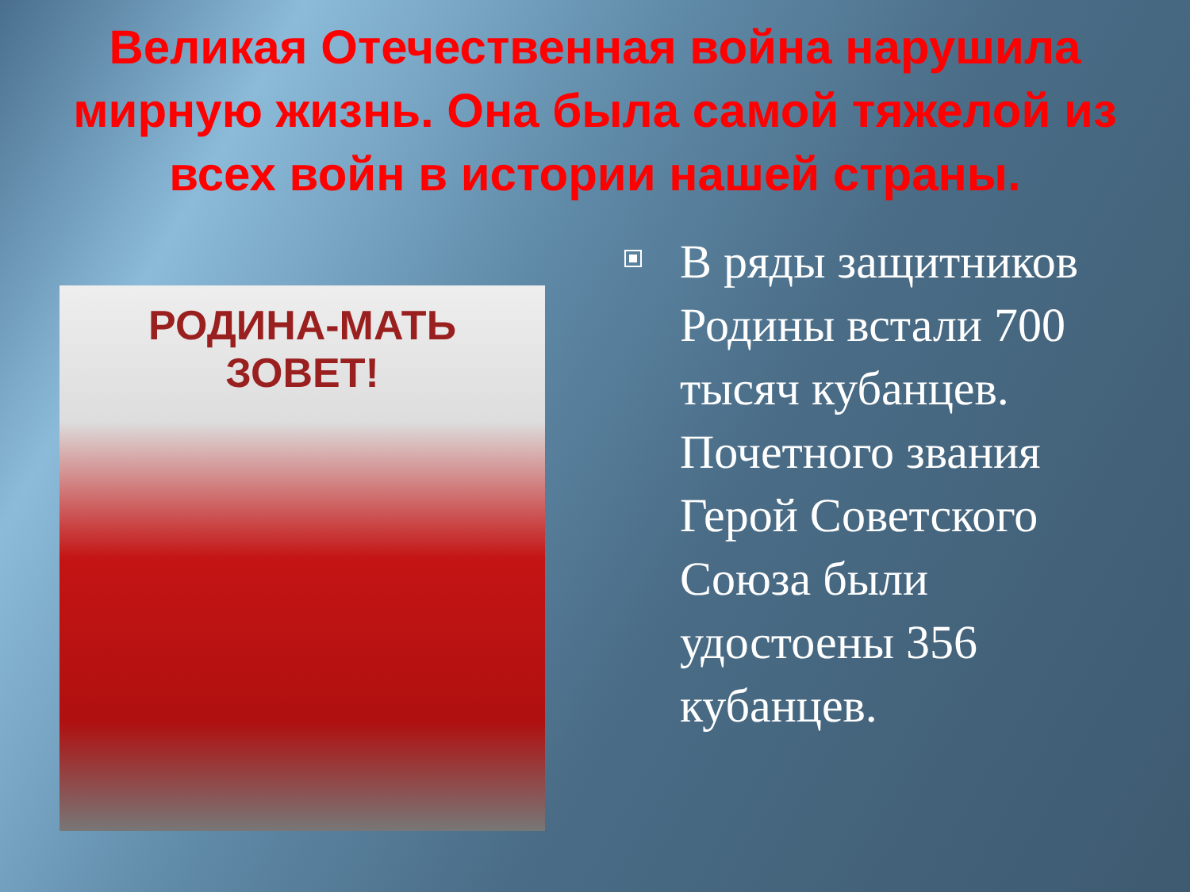Великая Отечественная война нарушила мирную жизнь. Она была самой тяжелой из всех войн в истории нашей страны.
РОДИНА-МАТЬ
ЗОВЕТ!
В ряды защитников Родины встали 700 тысяч кубанцев. Почетного звания Герой Советского Союза были удостоены 356 кубанцев.